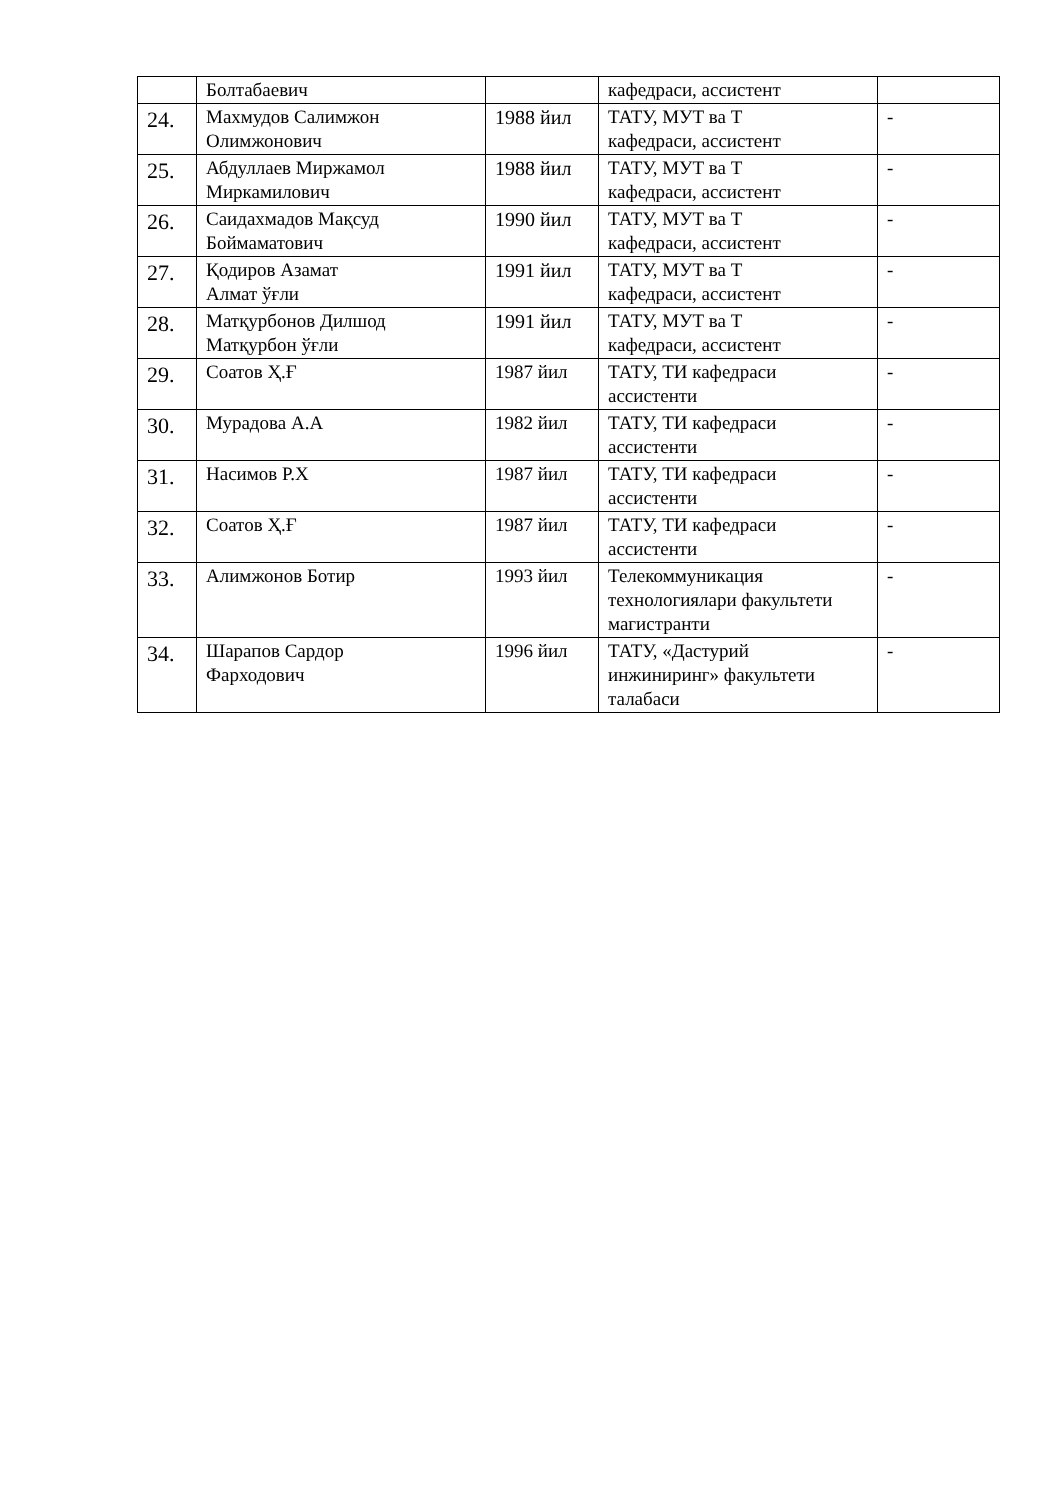| | Болтабаевич | | кафедраси, ассистент | |
| 24. | Махмудов Салимжон Олимжонович | 1988 йил | ТАТУ, МУТ ва Т кафедраси, ассистент | - |
| 25. | Абдуллаев Миржамол Миркамилович | 1988 йил | ТАТУ, МУТ ва Т кафедраси, ассистент | - |
| 26. | Саидахмадов Мақсуд Боймаматович | 1990 йил | ТАТУ, МУТ ва Т кафедраси, ассистент | - |
| 27. | Қодиров Азамат Алмат ўғли | 1991 йил | ТАТУ, МУТ ва Т кафедраси, ассистент | - |
| 28. | Матқурбонов Дилшод Матқурбон ўғли | 1991 йил | ТАТУ, МУТ ва Т кафедраси, ассистент | - |
| 29. | Соатов Ҳ.Ғ | 1987 йил | ТАТУ, ТИ кафедраси ассистенти | - |
| 30. | Мурадова А.А | 1982 йил | ТАТУ, ТИ кафедраси ассистенти | - |
| 31. | Насимов Р.Х | 1987 йил | ТАТУ, ТИ кафедраси ассистенти | - |
| 32. | Соатов Ҳ.Ғ | 1987 йил | ТАТУ, ТИ кафедраси ассистенти | - |
| 33. | Алимжонов Ботир | 1993 йил | Телекоммуникация технологиялари факультети магистранти | - |
| 34. | Шарапов Сардор Фарходович | 1996 йил | ТАТУ, «Дастурий инжиниринг» факультети талабаси | - |